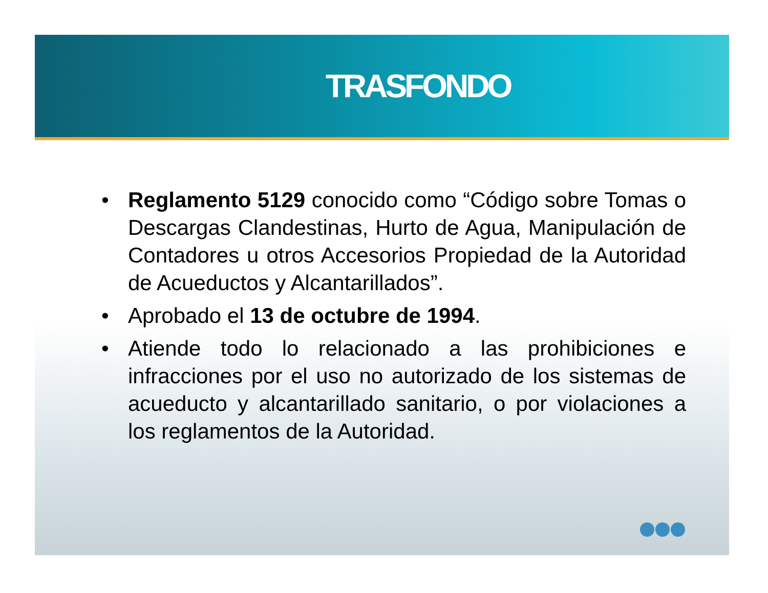TRASFONDO
• Reglamento 5129 conocido como “Código sobre Tomas o Descargas Clandestinas, Hurto de Agua, Manipulación de Contadores u otros Accesorios Propiedad de la Autoridad de Acueductos y Alcantarillados”.
• Aprobado el 13 de octubre de 1994.
• Atiende todo lo relacionado a las prohibiciones e infracciones por el uso no autorizado de los sistemas de acueducto y alcantarillado sanitario, o por violaciones a los reglamentos de la Autoridad.